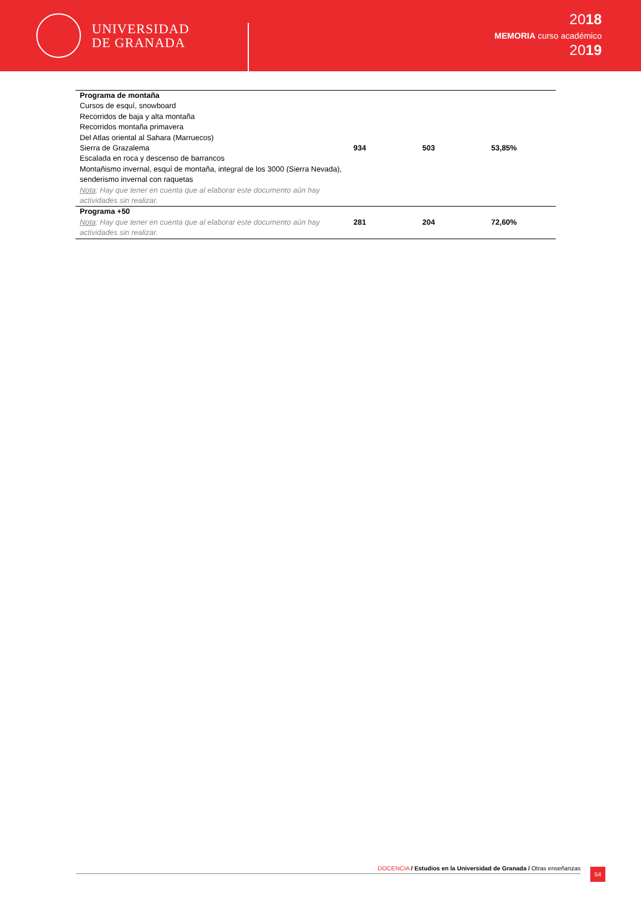UNIVERSIDAD
DE GRANADA
2018
MEMORIA curso académico
2019
| Programa de montaña Cursos de esquí, snowboard Recorridos de baja y alta montaña Recorridos montaña primavera Del Atlas oriental al Sahara (Marruecos) Sierra de Grazalema Escalada en roca y descenso de barrancos Montañismo invernal, esquí de montaña, integral de los 3000 (Sierra Nevada), senderismo invernal con raquetas Nota : Hay que tener en cuenta que al elaborar este documento aún hay actividades sin realizar. | 934 | 503 | 53,85% |
| Programa +50 Nota : Hay que tener en cuenta que al elaborar este documento aún hay actividades sin realizar. | 281 | 204 | 72,60% |
DOCENCIA / Estudios en la Universidad de Granada / Otras enseñanzas 54